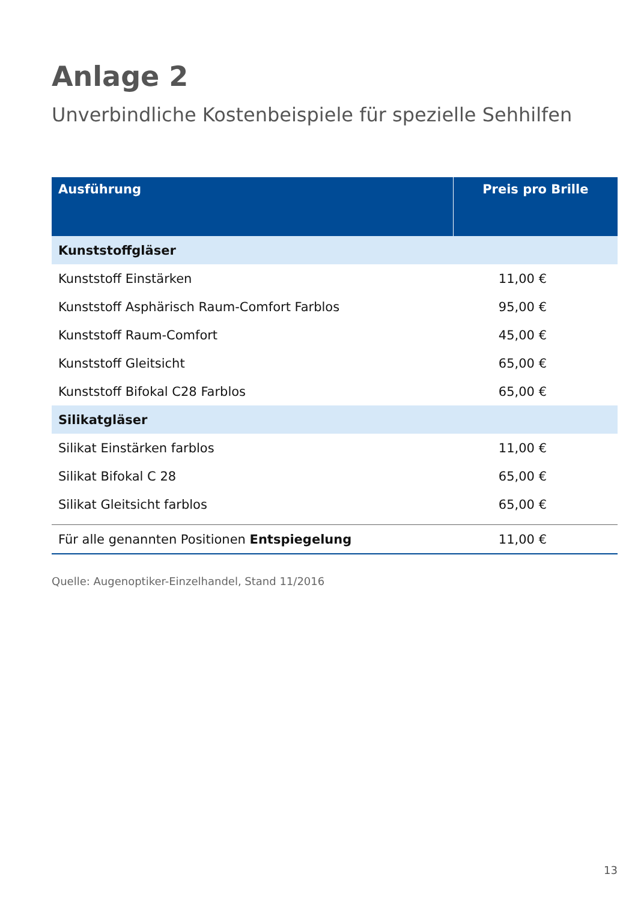Anlage 2
Unverbindliche Kostenbeispiele für spezielle Sehhilfen
| Ausführung | Preis pro Brille |
| --- | --- |
| Kunststoffgläser | |
| Kunststoff Einstärken | 11,00 € |
| Kunststoff Asphärisch Raum-Comfort Farblos | 95,00 € |
| Kunststoff Raum-Comfort | 45,00 € |
| Kunststoff Gleitsicht | 65,00 € |
| Kunststoff Bifokal C28 Farblos | 65,00 € |
| Silikatgläser | |
| Silikat Einstärken farblos | 11,00 € |
| Silikat Bifokal C 28 | 65,00 € |
| Silikat Gleitsicht farblos | 65,00 € |
| Für alle genannten Positionen Entspiegelung | 11,00 € |
Quelle: Augenoptiker-Einzelhandel, Stand 11/2016
13